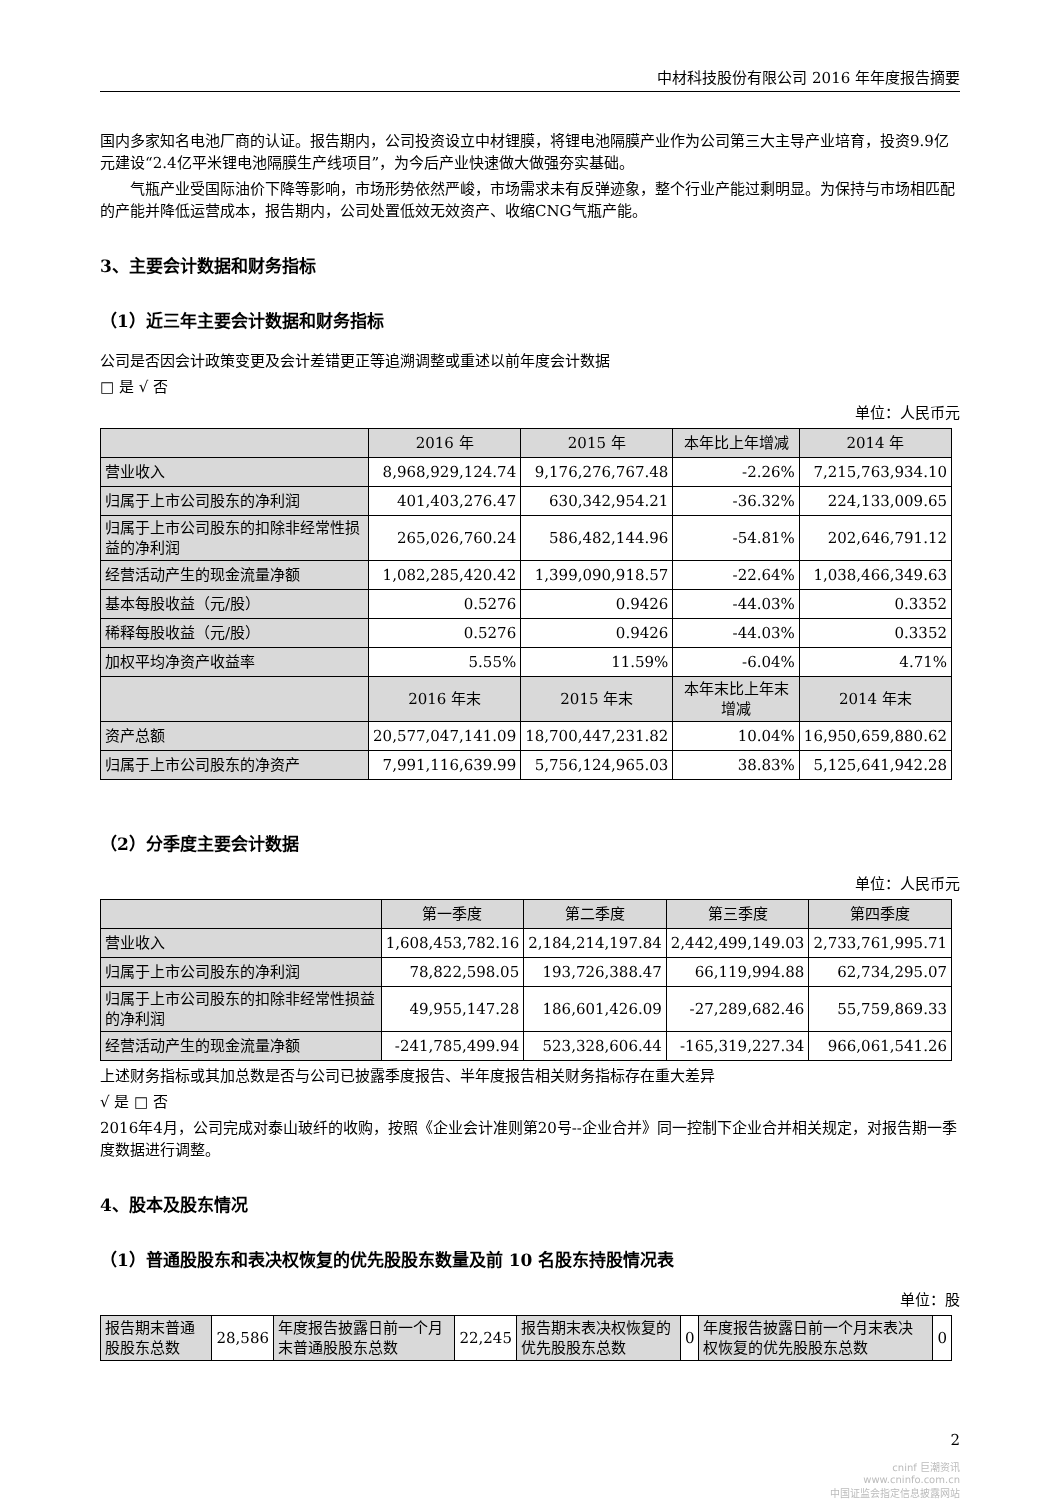中材科技股份有限公司 2016 年年度报告摘要
国内多家知名电池厂商的认证。报告期内，公司投资设立中材锂膜，将锂电池隔膜产业作为公司第三大主导产业培育，投资9.9亿元建设“2.4亿平米锂电池隔膜生产线项目”，为今后产业快速做大做强夯实基础。
气瓶产业受国际油价下降等影响，市场形势依然严峻，市场需求未有反弹迹象，整个行业产能过剩明显。为保持与市场相匹配的产能并降低运营成本，报告期内，公司处置低效无效资产、收缩CNG气瓶产能。
3、主要会计数据和财务指标
（1）近三年主要会计数据和财务指标
公司是否因会计政策变更及会计差错更正等追溯调整或重述以前年度会计数据
□ 是 √ 否
单位：人民币元
| | 2016 年 | 2015 年 | 本年比上年增减 | 2014 年 |
| 营业收入 | 8,968,929,124.74 | 9,176,276,767.48 | -2.26% | 7,215,763,934.10 |
| 归属于上市公司股东的净利润 | 401,403,276.47 | 630,342,954.21 | -36.32% | 224,133,009.65 |
| 归属于上市公司股东的扣除非经常性损益的净利润 | 265,026,760.24 | 586,482,144.96 | -54.81% | 202,646,791.12 |
| 经营活动产生的现金流量净额 | 1,082,285,420.42 | 1,399,090,918.57 | -22.64% | 1,038,466,349.63 |
| 基本每股收益（元/股） | 0.5276 | 0.9426 | -44.03% | 0.3352 |
| 稀释每股收益（元/股） | 0.5276 | 0.9426 | -44.03% | 0.3352 |
| 加权平均净资产收益率 | 5.55% | 11.59% | -6.04% | 4.71% |
| | 2016 年末 | 2015 年末 | 本年末比上年末增减 | 2014 年末 |
| 资产总额 | 20,577,047,141.09 | 18,700,447,231.82 | 10.04% | 16,950,659,880.62 |
| 归属于上市公司股东的净资产 | 7,991,116,639.99 | 5,756,124,965.03 | 38.83% | 5,125,641,942.28 |
（2）分季度主要会计数据
单位：人民币元
| | 第一季度 | 第二季度 | 第三季度 | 第四季度 |
| 营业收入 | 1,608,453,782.16 | 2,184,214,197.84 | 2,442,499,149.03 | 2,733,761,995.71 |
| 归属于上市公司股东的净利润 | 78,822,598.05 | 193,726,388.47 | 66,119,994.88 | 62,734,295.07 |
| 归属于上市公司股东的扣除非经常性损益的净利润 | 49,955,147.28 | 186,601,426.09 | -27,289,682.46 | 55,759,869.33 |
| 经营活动产生的现金流量净额 | -241,785,499.94 | 523,328,606.44 | -165,319,227.34 | 966,061,541.26 |
上述财务指标或其加总数是否与公司已披露季度报告、半年度报告相关财务指标存在重大差异
√ 是 □ 否
2016年4月，公司完成对泰山玻纤的收购，按照《企业会计准则第20号--企业合并》同一控制下企业合并相关规定，对报告期一季度数据进行调整。
4、股本及股东情况
（1）普通股股东和表决权恢复的优先股股东数量及前 10 名股东持股情况表
单位：股
| 报告期末普通股股东总数 | 28,586 | 年度报告披露日前一个月末普通股股东总数 | 22,245 | 报告期末表决权恢复的优先股股东总数 | 0 | 年度报告披露日前一个月末表决权恢复的优先股股东总数 | 0 |
2
cninf 巨潮资讯
www.cninfo.com.cn
中国证监会指定信息披露网站